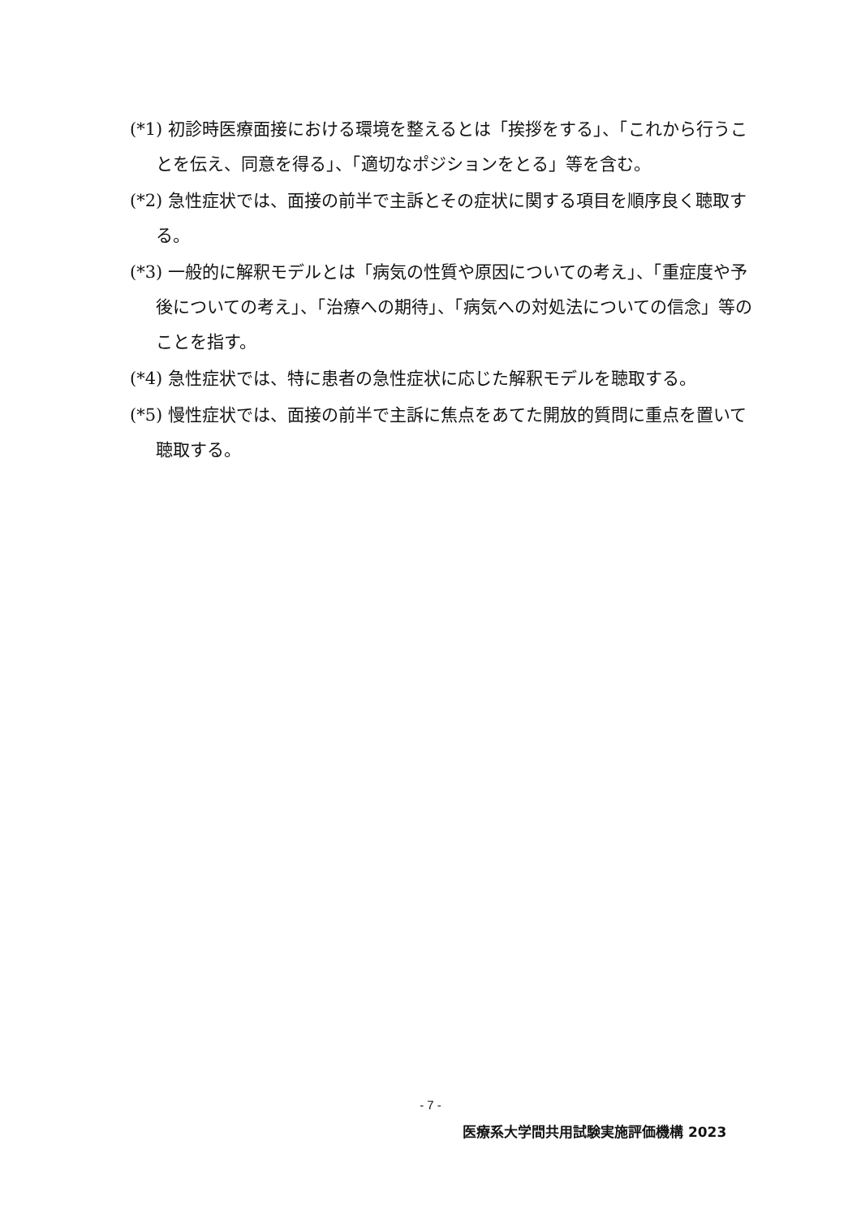(*1) 初診時医療面接における環境を整えるとは「挨拶をする」、「これから行うことを伝え、同意を得る」、「適切なポジションをとる」等を含む。
(*2) 急性症状では、面接の前半で主訴とその症状に関する項目を順序良く聴取する。
(*3) 一般的に解釈モデルとは「病気の性質や原因についての考え」、「重症度や予後についての考え」、「治療への期待」、「病気への対処法についての信念」等のことを指す。
(*4) 急性症状では、特に患者の急性症状に応じた解釈モデルを聴取する。
(*5) 慢性症状では、面接の前半で主訴に焦点をあてた開放的質問に重点を置いて聴取する。
- 7 -
医療系大学間共用試験実施評価機構 2023